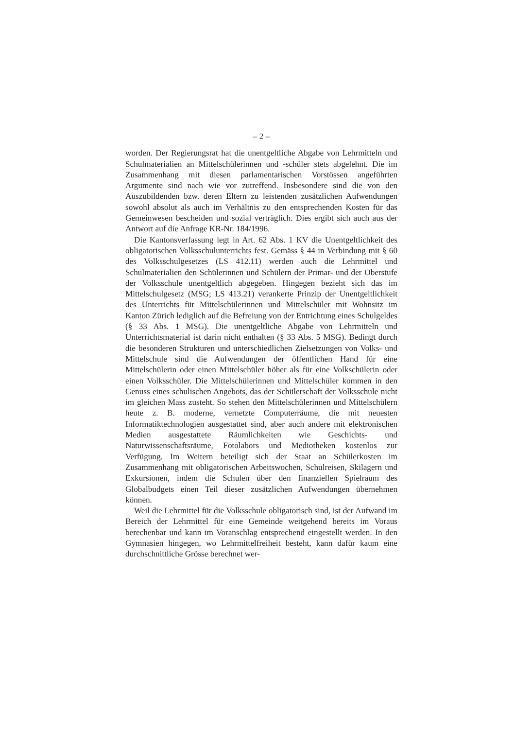– 2 –
worden. Der Regierungsrat hat die unentgeltliche Abgabe von Lehrmitteln und Schulmaterialien an Mittelschülerinnen und -schüler stets abgelehnt. Die im Zusammenhang mit diesen parlamentarischen Vorstössen angeführten Argumente sind nach wie vor zutreffend. Insbesondere sind die von den Auszubildenden bzw. deren Eltern zu leistenden zusätzlichen Aufwendungen sowohl absolut als auch im Verhältnis zu den entsprechenden Kosten für das Gemeinwesen bescheiden und sozial verträglich. Dies ergibt sich auch aus der Antwort auf die Anfrage KR-Nr. 184/1996.
Die Kantonsverfassung legt in Art. 62 Abs. 1 KV die Unentgeltlichkeit des obligatorischen Volksschulunterrichts fest. Gemäss § 44 in Verbindung mit § 60 des Volksschulgesetzes (LS 412.11) werden auch die Lehrmittel und Schulmaterialien den Schülerinnen und Schülern der Primar- und der Oberstufe der Volksschule unentgeltlich abgegeben. Hingegen bezieht sich das im Mittelschulgesetz (MSG; LS 413.21) verankerte Prinzip der Unentgeltlichkeit des Unterrichts für Mittelschülerinnen und Mittelschüler mit Wohnsitz im Kanton Zürich lediglich auf die Befreiung von der Entrichtung eines Schulgeldes (§ 33 Abs. 1 MSG). Die unentgeltliche Abgabe von Lehrmitteln und Unterrichtsmaterial ist darin nicht enthalten (§ 33 Abs. 5 MSG). Bedingt durch die besonderen Strukturen und unterschiedlichen Zielsetzungen von Volks- und Mittelschule sind die Aufwendungen der öffentlichen Hand für eine Mittelschülerin oder einen Mittelschüler höher als für eine Volkschülerin oder einen Volksschüler. Die Mittelschülerinnen und Mittelschüler kommen in den Genuss eines schulischen Angebots, das der Schülerschaft der Volksschule nicht im gleichen Mass zusteht. So stehen den Mittelschülerinnen und Mittelschülern heute z. B. moderne, vernetzte Computerräume, die mit neuesten Informatiktechnologien ausgestattet sind, aber auch andere mit elektronischen Medien ausgestattete Räumlichkeiten wie Geschichts- und Naturwissenschaftsräume, Fotolabors und Mediotheken kostenlos zur Verfügung. Im Weitern beteiligt sich der Staat an Schülerkosten im Zusammenhang mit obligatorischen Arbeitswochen, Schulreisen, Skilagern und Exkursionen, indem die Schulen über den finanziellen Spielraum des Globalbudgets einen Teil dieser zusätzlichen Aufwendungen übernehmen können.
Weil die Lehrmittel für die Volksschule obligatorisch sind, ist der Aufwand im Bereich der Lehrmittel für eine Gemeinde weitgehend bereits im Voraus berechenbar und kann im Voranschlag entsprechend eingestellt werden. In den Gymnasien hingegen, wo Lehrmittelfreiheit besteht, kann dafür kaum eine durchschnittliche Grösse berechnet wer-